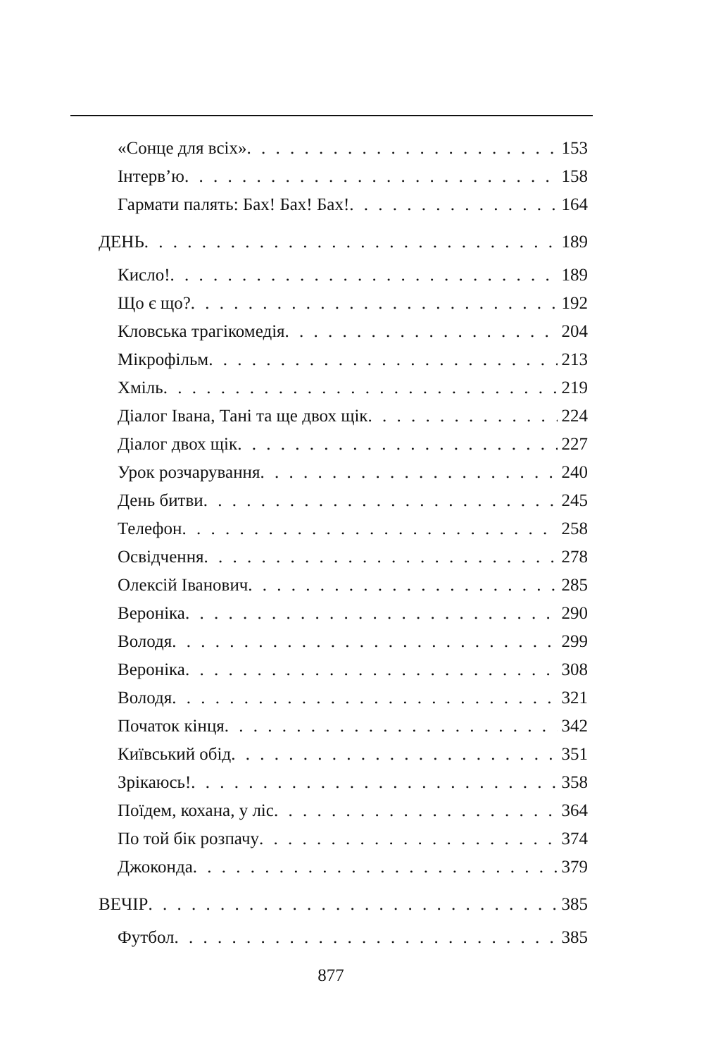«Сонце для всіх» 153
Інтерв’ю 158
Гармати палять: Бах! Бах! Бах! 164
ДЕНЬ 189
Кисло! 189
Що є що? 192
Кловська трагікомедія 204
Мікрофільм 213
Хміль 219
Діалог Івана, Тані та ще двох щік 224
Діалог двох щік 227
Урок розчарування 240
День битви 245
Телефон 258
Освідчення 278
Олексій Іванович 285
Вероніка 290
Володя 299
Вероніка 308
Володя 321
Початок кінця 342
Київський обід 351
Зрікаюсь! 358
Поїдем, кохана, у ліс 364
По той бік розпачу 374
Джоконда 379
ВЕЧІР 385
Футбол 385
877